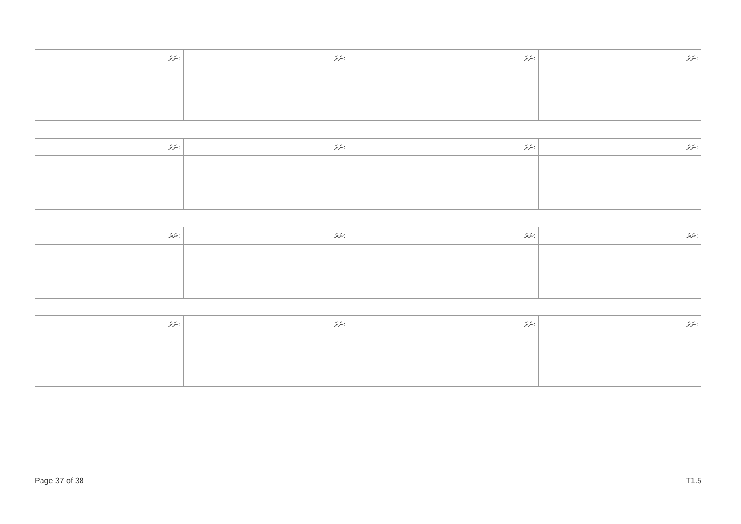| ނަރަ: | ނަރަ: | ނަރަ: | ނަރަ: |
| ނަރަ: | ނަރަ: | ނަރަ: | ނަރަ: |
| ނަރަ: | ނަރަ: | ނަރަ: | ނަރަ: |
| ނަރަ: | ނަރަ: | ނަރަ: | ނަރަ: |
Page 37 of 38 T1.5